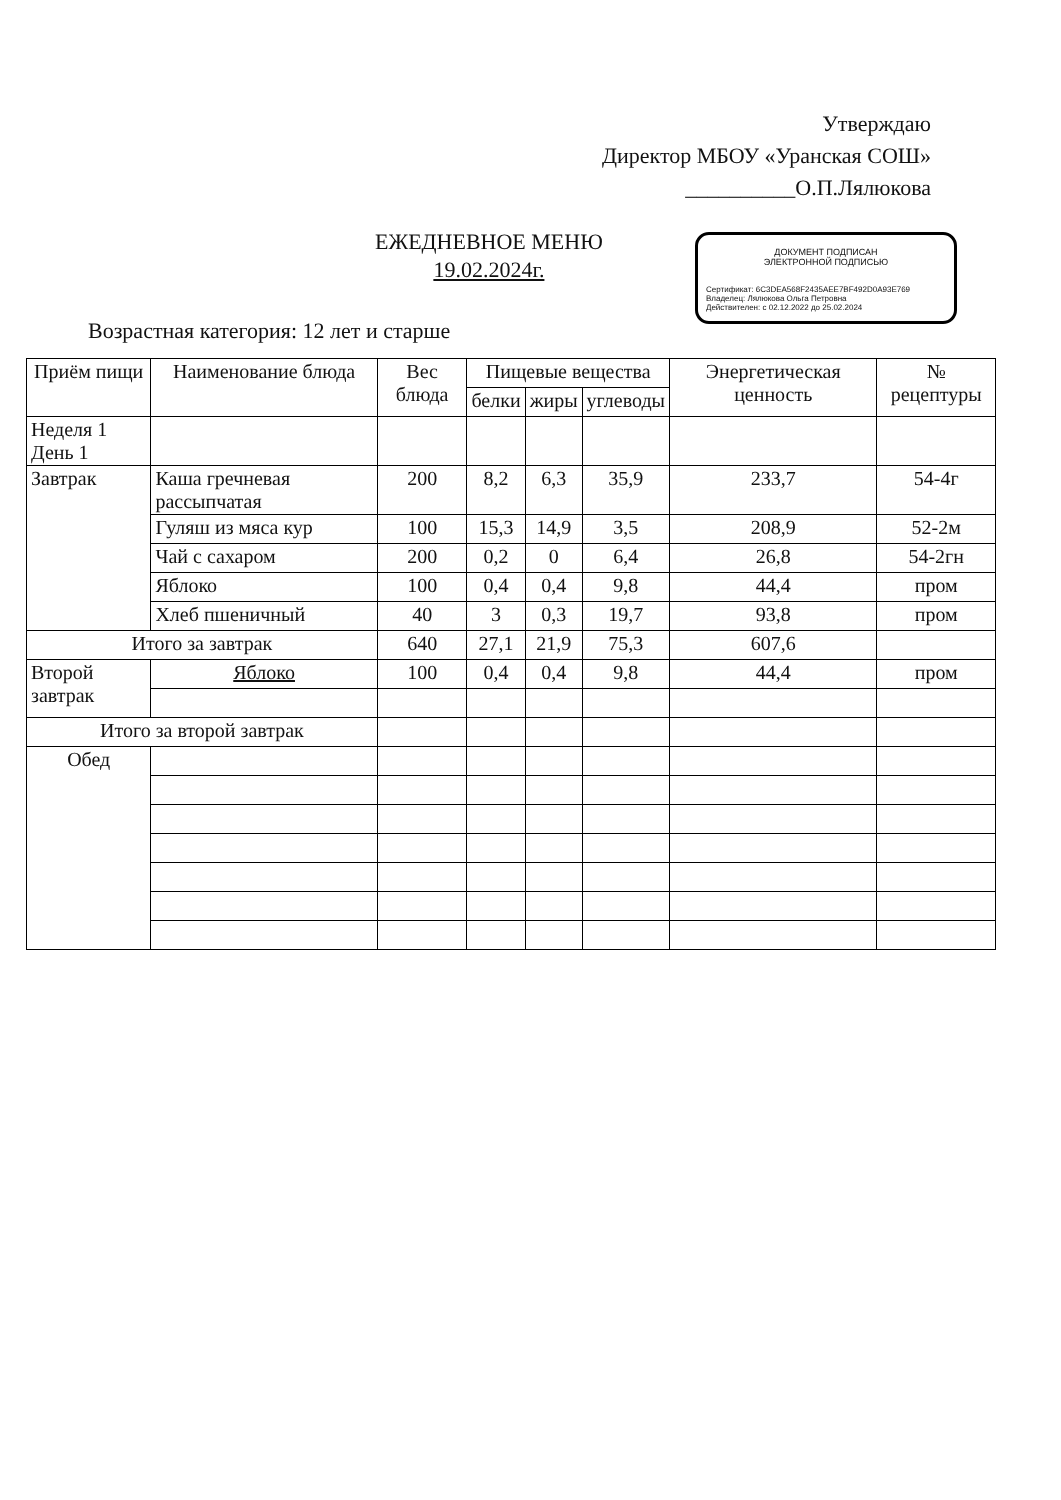Утверждаю
Директор МБОУ «Уранская СОШ»
__________О.П.Лялюкова
ЕЖЕДНЕВНОЕ МЕНЮ
19.02.2024г.
ДОКУМЕНТ ПОДПИСАН
ЭЛЕКТРОННОЙ ПОДПИСЬЮ
Сертификат: 6C3DEA568F2435AEE7BF492D0A93E769
Владелец: Лялюкова Ольга Петровна
Действителен: с 02.12.2022 до 25.02.2024
Возрастная категория: 12 лет и старше
| Приём пищи | Наименование блюда | Вес блюда | Пищевые вещества | | | Энергетическая ценность | № рецептуры |
| --- | --- | --- | --- | --- | --- | --- | --- |
| | | | белки | жиры | углеводы | | |
| Неделя 1 День 1 | | | | | | | |
| Завтрак | Каша гречневая рассыпчатая | 200 | 8,2 | 6,3 | 35,9 | 233,7 | 54-4г |
| | Гуляш из мяса кур | 100 | 15,3 | 14,9 | 3,5 | 208,9 | 52-2м |
| | Чай с сахаром | 200 | 0,2 | 0 | 6,4 | 26,8 | 54-2гн |
| | Яблоко | 100 | 0,4 | 0,4 | 9,8 | 44,4 | пром |
| | Хлеб пшеничный | 40 | 3 | 0,3 | 19,7 | 93,8 | пром |
| Итого за завтрак | | 640 | 27,1 | 21,9 | 75,3 | 607,6 | |
| Второй завтрак | Яблоко | 100 | 0,4 | 0,4 | 9,8 | 44,4 | пром |
| Итого за второй завтрак | | | | | | | |
| Обед | | | | | | | |